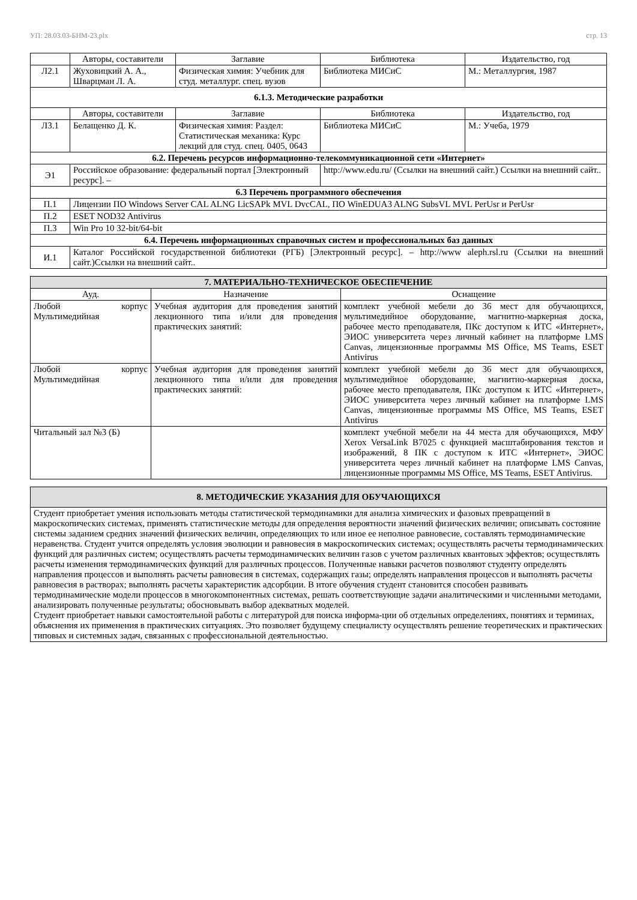УП: 28.03.03-БНМ-23.plx стр. 13
| | Авторы, составители | Заглавие | Библиотека | Издательство, год |
| --- | --- | --- | --- | --- |
| Л2.1 | Жуховицкий А. А., Шварцман Л. А. | Физическая химия: Учебник для студ. металлург. спец. вузов | Библиотека МИСиС | М.: Металлургия, 1987 |
| 6.1.3. Методические разработки | | | | |
| | Авторы, составители | Заглавие | Библиотека | Издательство, год |
| Л3.1 | Белащенко Д. К. | Физическая химия: Раздел: Статистическая механика: Курс лекций для студ. спец. 0405, 0643 | Библиотека МИСиС | М.: Учеба, 1979 |
| 6.2. Перечень ресурсов информационно-телекоммуникационной сети «Интернет» | | | | |
| Э1 | Российское образование: федеральный портал [Электронный ресурс]. – | | http://www.edu.ru/ (Ссылки на внешний сайт.) Ссылки на внешний сайт.. | |
| 6.3 Перечень программного обеспечения | | | | |
| П.1 | Лицензии ПО Windows Server CAL ALNG LicSAPk MVL DvcCAL, ПО WinEDUA3 ALNG SubsVL MVL PerUsr и PerUsr | | | |
| П.2 | ESET NOD32 Antivirus | | | |
| П.3 | Win Pro 10 32-bit/64-bit | | | |
| 6.4. Перечень информационных справочных систем и профессиональных баз данных | | | | |
| И.1 | Каталог Российской государственной библиотеки (РГБ) [Электронный ресурс]. – http://www aleph.rsl.ru (Ссылки на внешний сайт.)Ссылки на внешний сайт.. | | | |
| 7. МАТЕРИАЛЬНО-ТЕХНИЧЕСКОЕ ОБЕСПЕЧЕНИЕ | | |
| Ауд. | Назначение | Оснащение |
| Любой корпус Мультимедийная | Учебная аудитория для проведения занятий лекционного типа и/или для проведения практических занятий: | комплект учебной мебели до 36 мест для обучающихся, мультимедийное оборудование, магнитно-маркерная доска, рабочее место преподавателя, ПКс доступом к ИТС «Интернет», ЭИОС университета через личный кабинет на платформе LMS Canvas, лицензионные программы MS Office, MS Teams, ESET Antivirus |
| Любой корпус Мультимедийная | Учебная аудитория для проведения занятий лекционного типа и/или для проведения практических занятий: | комплект учебной мебели до 36 мест для обучающихся, мультимедийное оборудование, магнитно-маркерная доска, рабочее место преподавателя, ПКс доступом к ИТС «Интернет», ЭИОС университета через личный кабинет на платформе LMS Canvas, лицензионные программы MS Office, MS Teams, ESET Antivirus |
| Читальный зал №3 (Б) | | комплект учебной мебели на 44 места для обучающихся, МФУ Xerox VersaLink B7025 с функцией масштабирования текстов и изображений, 8 ПК с доступом к ИТС «Интернет», ЭИОС университета через личный кабинет на платформе LMS Canvas, лицензионные программы MS Office, MS Teams, ESET Antivirus. |
| 8. МЕТОДИЧЕСКИЕ УКАЗАНИЯ ДЛЯ ОБУЧАЮЩИХСЯ |
| Студент приобретает умения использовать методы статистической термодинамики для анализа химических и фазовых превращений в макроскопических системах, применять статистические методы для определения вероятности значений физических величин; описывать состояние системы заданием средних значений физических величин, определяющих то или иное ее неполное равновесие, составлять термодинамические неравенства. Студент учится определять условия эволюции и равновесия в макроскопических системах; осуществлять расчеты термодинамических функций для различных систем; осуществлять расчеты термодинамических величин газов с учетом различных квантовых эффектов; осуществлять расчеты изменения термодинамических функций для различных процессов. Полученные навыки расчетов позволяют студенту определять направления процессов и выполнять расчеты равновесия в системах, содержащих газы; определять направления процессов и выполнять расчеты равновесия в растворах; выполнять расчеты характеристик адсорбции. В итоге обучения студент становится способен развивать термодинамические модели процессов в многокомпонентных системах, решать соответствующие задачи аналитическими и численными методами, анализировать полученные результаты; обосновывать выбор адекватных моделей. Студент приобретает навыки самостоятельной работы с литературой для поиска информа-ции об отдельных определениях, понятиях и терминах, объяснения их применения в практических ситуациях. Это позволяет будущему специалисту осуществлять решение теоретических и практических типовых и системных задач, связанных с профессиональной деятельностью. |